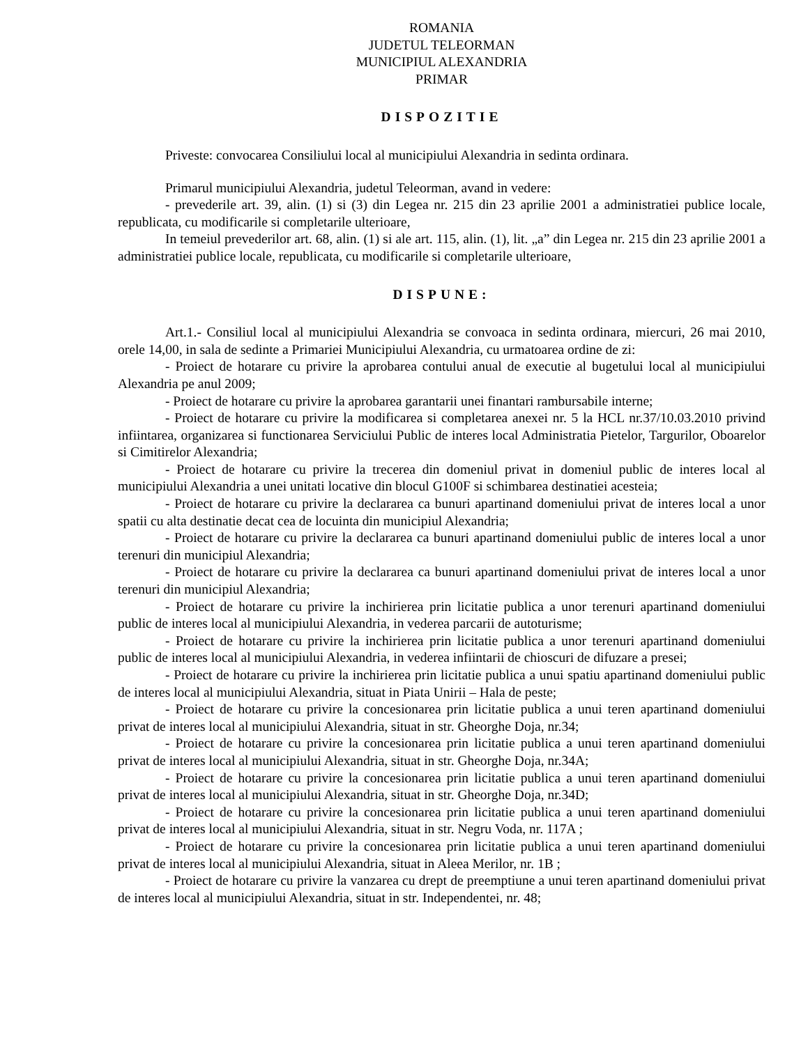ROMANIA
JUDETUL TELEORMAN
MUNICIPIUL ALEXANDRIA
PRIMAR
DISPOZITIE
Priveste: convocarea Consiliului local al municipiului Alexandria in sedinta ordinara.
Primarul municipiului Alexandria, judetul Teleorman, avand in vedere:
- prevederile art. 39, alin. (1) si (3) din Legea nr. 215 din 23 aprilie 2001 a administratiei publice locale, republicata, cu modificarile si completarile ulterioare,
In temeiul prevederilor art. 68, alin. (1) si ale art. 115, alin. (1), lit. „a” din Legea nr. 215 din 23 aprilie 2001 a administratiei publice locale, republicata, cu modificarile si completarile ulterioare,
DISPUNE:
Art.1.- Consiliul local al municipiului Alexandria se convoaca in sedinta ordinara, miercuri, 26 mai 2010, orele 14,00, in sala de sedinte a Primariei Municipiului Alexandria, cu urmatoarea ordine de zi:
- Proiect de hotarare cu privire la aprobarea contului anual de executie al bugetului local al municipiului Alexandria pe anul 2009;
- Proiect de hotarare cu privire la aprobarea garantarii unei finantari rambursabile interne;
- Proiect de hotarare cu privire la modificarea si completarea anexei nr. 5 la HCL nr.37/10.03.2010 privind infiintarea, organizarea si functionarea Serviciului Public de interes local Administratia Pietelor, Targurilor, Oboarelor si Cimitirelor Alexandria;
- Proiect de hotarare cu privire la trecerea din domeniul privat in domeniul public de interes local al municipiului Alexandria a unei unitati locative din blocul G100F si schimbarea destinatiei acesteia;
- Proiect de hotarare cu privire la declararea ca bunuri apartinand domeniului privat de interes local a unor spatii cu alta destinatie decat cea de locuinta din municipiul Alexandria;
- Proiect de hotarare cu privire la declararea ca bunuri apartinand domeniului public de interes local a unor terenuri din municipiul Alexandria;
- Proiect de hotarare cu privire la declararea ca bunuri apartinand domeniului privat de interes local a unor terenuri din municipiul Alexandria;
- Proiect de hotarare cu privire la inchirierea prin licitatie publica a unor terenuri apartinand domeniului public de interes local al municipiului Alexandria, in vederea parcarii de autoturisme;
- Proiect de hotarare cu privire la inchirierea prin licitatie publica a unor terenuri apartinand domeniului public de interes local al municipiului Alexandria, in vederea infiintarii de chioscuri de difuzare a presei;
- Proiect de hotarare cu privire la inchirierea prin licitatie publica a unui spatiu apartinand domeniului public de interes local al municipiului Alexandria, situat in Piata Unirii – Hala de peste;
- Proiect de hotarare cu privire la concesionarea prin licitatie publica a unui teren apartinand domeniului privat de interes local al municipiului Alexandria, situat in str. Gheorghe Doja, nr.34;
- Proiect de hotarare cu privire la concesionarea prin licitatie publica a unui teren apartinand domeniului privat de interes local al municipiului Alexandria, situat in str. Gheorghe Doja, nr.34A;
- Proiect de hotarare cu privire la concesionarea prin licitatie publica a unui teren apartinand domeniului privat de interes local al municipiului Alexandria, situat in str. Gheorghe Doja, nr.34D;
- Proiect de hotarare cu privire la concesionarea prin licitatie publica a unui teren apartinand domeniului privat de interes local al municipiului Alexandria, situat in str. Negru Voda, nr. 117A ;
- Proiect de hotarare cu privire la concesionarea prin licitatie publica a unui teren apartinand domeniului privat de interes local al municipiului Alexandria, situat in Aleea Merilor, nr. 1B ;
- Proiect de hotarare cu privire la vanzarea cu drept de preemptiune a unui teren apartinand domeniului privat de interes local al municipiului Alexandria, situat in str. Independentei, nr. 48;